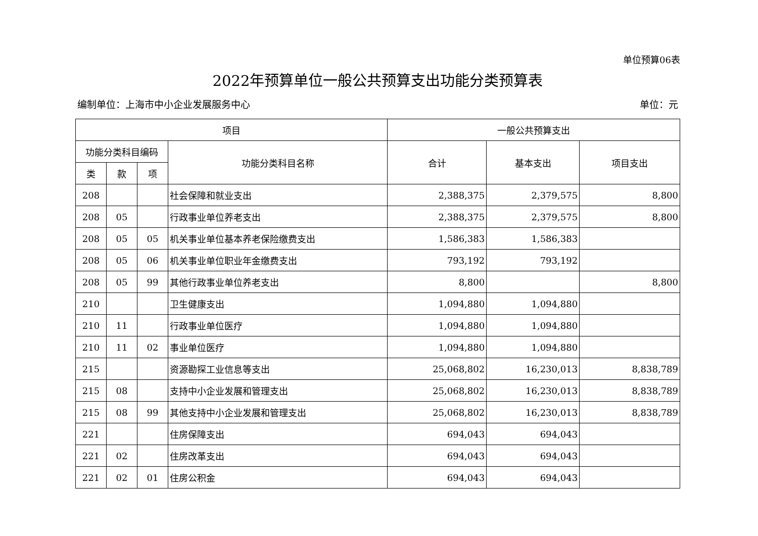单位预算06表
2022年预算单位一般公共预算支出功能分类预算表
编制单位：上海市中小企业发展服务中心 单位：元
| 项目 | | | | 一般公共预算支出 | | |
| --- | --- | --- | --- | --- | --- | --- |
| 功能分类科目编码 | | | 功能分类科目名称 | 合计 | 基本支出 | 项目支出 |
| 类 | 款 | 项 | | | | |
| 208 | | | 社会保障和就业支出 | 2,388,375 | 2,379,575 | 8,800 |
| 208 | 05 | | 行政事业单位养老支出 | 2,388,375 | 2,379,575 | 8,800 |
| 208 | 05 | 05 | 机关事业单位基本养老保险缴费支出 | 1,586,383 | 1,586,383 | |
| 208 | 05 | 06 | 机关事业单位职业年金缴费支出 | 793,192 | 793,192 | |
| 208 | 05 | 99 | 其他行政事业单位养老支出 | 8,800 | | 8,800 |
| 210 | | | 卫生健康支出 | 1,094,880 | 1,094,880 | |
| 210 | 11 | | 行政事业单位医疗 | 1,094,880 | 1,094,880 | |
| 210 | 11 | 02 | 事业单位医疗 | 1,094,880 | 1,094,880 | |
| 215 | | | 资源勘探工业信息等支出 | 25,068,802 | 16,230,013 | 8,838,789 |
| 215 | 08 | | 支持中小企业发展和管理支出 | 25,068,802 | 16,230,013 | 8,838,789 |
| 215 | 08 | 99 | 其他支持中小企业发展和管理支出 | 25,068,802 | 16,230,013 | 8,838,789 |
| 221 | | | 住房保障支出 | 694,043 | 694,043 | |
| 221 | 02 | | 住房改革支出 | 694,043 | 694,043 | |
| 221 | 02 | 01 | 住房公积金 | 694,043 | 694,043 | |